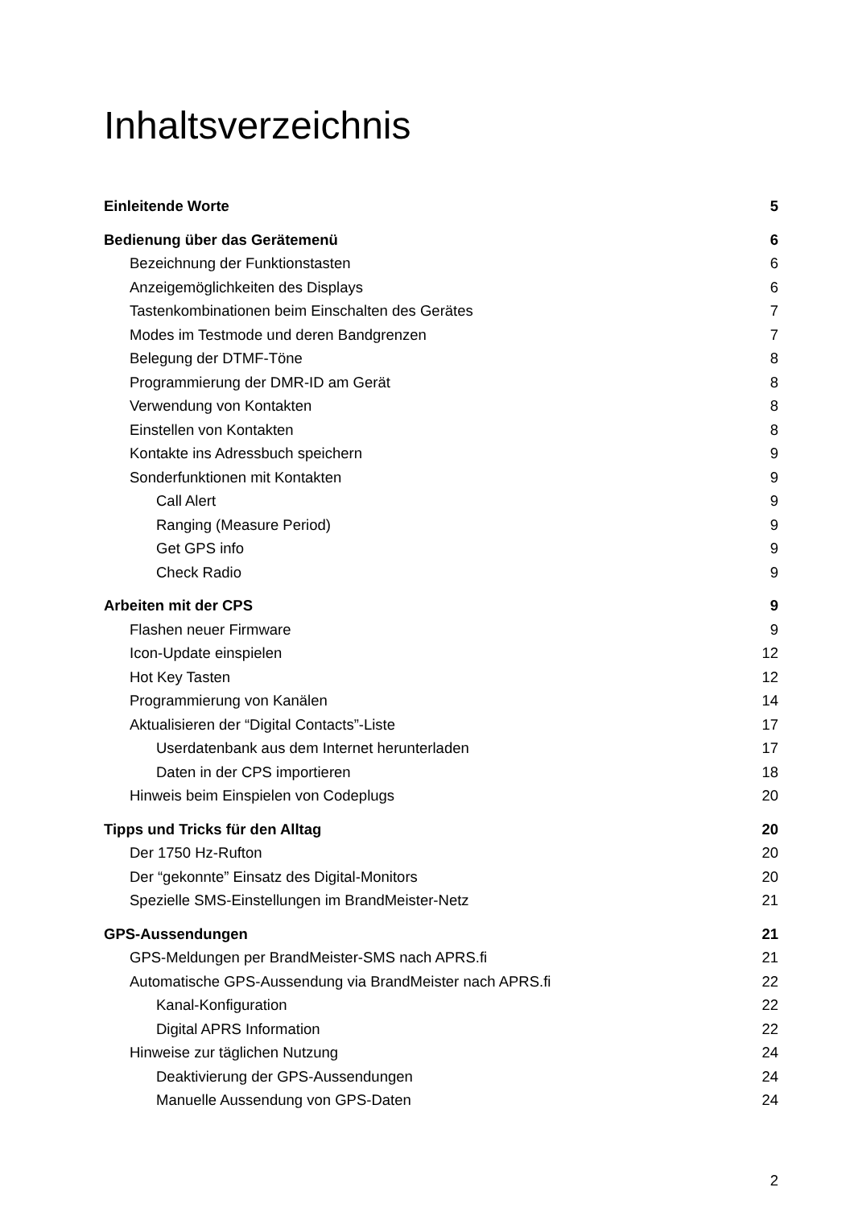Inhaltsverzeichnis
Einleitende Worte 5
Bedienung über das Gerätemenü 6
Bezeichnung der Funktionstasten 6
Anzeigemöglichkeiten des Displays 6
Tastenkombinationen beim Einschalten des Gerätes 7
Modes im Testmode und deren Bandgrenzen 7
Belegung der DTMF-Töne 8
Programmierung der DMR-ID am Gerät 8
Verwendung von Kontakten 8
Einstellen von Kontakten 8
Kontakte ins Adressbuch speichern 9
Sonderfunktionen mit Kontakten 9
Call Alert 9
Ranging (Measure Period) 9
Get GPS info 9
Check Radio 9
Arbeiten mit der CPS 9
Flashen neuer Firmware 9
Icon-Update einspielen 12
Hot Key Tasten 12
Programmierung von Kanälen 14
Aktualisieren der “Digital Contacts”-Liste 17
Userdatenbank aus dem Internet herunterladen 17
Daten in der CPS importieren 18
Hinweis beim Einspielen von Codeplugs 20
Tipps und Tricks für den Alltag 20
Der 1750 Hz-Rufton 20
Der “gekonnte” Einsatz des Digital-Monitors 20
Spezielle SMS-Einstellungen im BrandMeister-Netz 21
GPS-Aussendungen 21
GPS-Meldungen per BrandMeister-SMS nach APRS.fi 21
Automatische GPS-Aussendung via BrandMeister nach APRS.fi 22
Kanal-Konfiguration 22
Digital APRS Information 22
Hinweise zur täglichen Nutzung 24
Deaktivierung der GPS-Aussendungen 24
Manuelle Aussendung von GPS-Daten 24
2